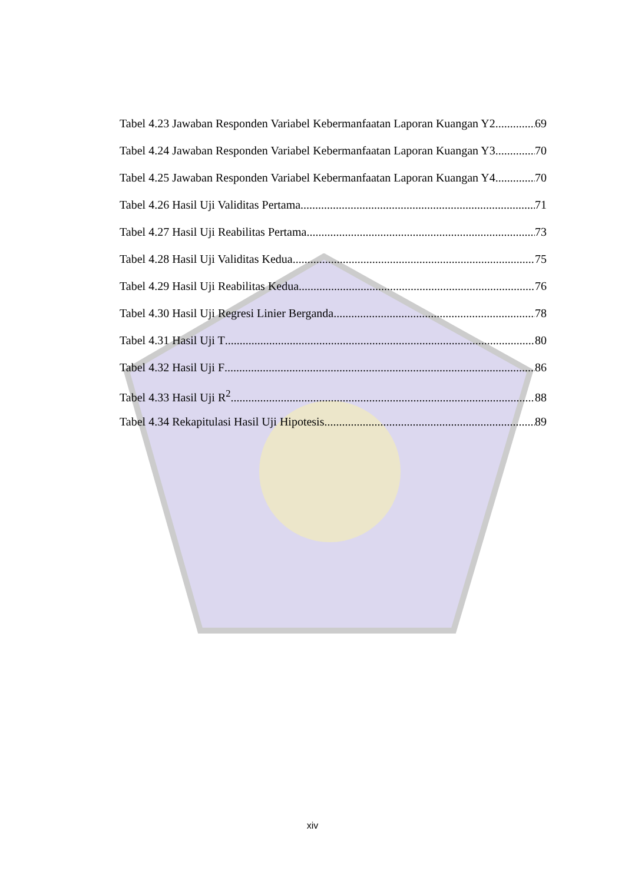Tabel 4.23 Jawaban Responden Variabel Kebermanfaatan Laporan Kuangan Y2 69
Tabel 4.24 Jawaban Responden Variabel Kebermanfaatan Laporan Kuangan Y3 70
Tabel 4.25 Jawaban Responden Variabel Kebermanfaatan Laporan Kuangan Y4 70
Tabel 4.26 Hasil Uji Validitas Pertama 71
Tabel 4.27 Hasil Uji Reabilitas Pertama 73
Tabel 4.28 Hasil Uji Validitas Kedua 75
Tabel 4.29 Hasil Uji Reabilitas Kedua 76
Tabel 4.30 Hasil Uji Regresi Linier Berganda 78
Tabel 4.31 Hasil Uji T 80
Tabel 4.32 Hasil Uji F 86
Tabel 4.33 Hasil Uji R<sup>2</sup> 88
Tabel 4.34 Rekapitulasi Hasil Uji Hipotesis 89
xiv